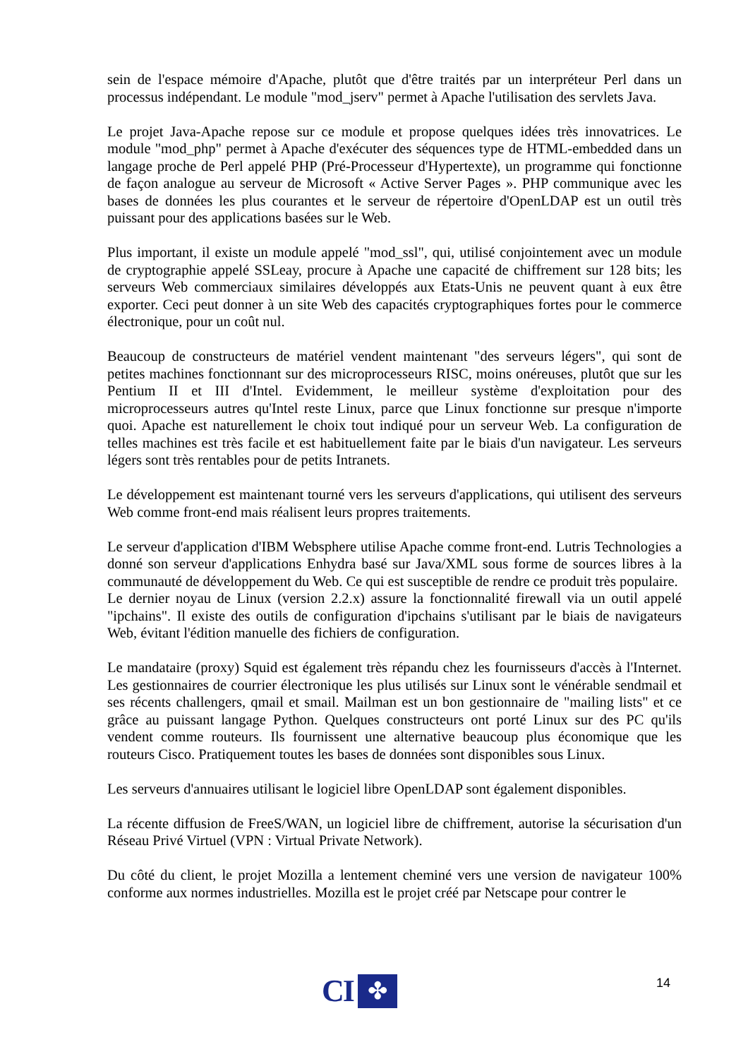sein de l'espace mémoire d'Apache, plutôt que d'être traités par un interpréteur Perl dans un processus indépendant. Le module "mod_jserv" permet à Apache l'utilisation des servlets Java.
Le projet Java-Apache repose sur ce module et propose quelques idées très innovatrices. Le module "mod_php" permet à Apache d'exécuter des séquences type de HTML-embedded dans un langage proche de Perl appelé PHP (Pré-Processeur d'Hypertexte), un programme qui fonctionne de façon analogue au serveur de Microsoft « Active Server Pages ». PHP communique avec les bases de données les plus courantes et le serveur de répertoire d'OpenLDAP est un outil très puissant pour des applications basées sur le Web.
Plus important, il existe un module appelé "mod_ssl", qui, utilisé conjointement avec un module de cryptographie appelé SSLeay, procure à Apache une capacité de chiffrement sur 128 bits; les serveurs Web commerciaux similaires développés aux Etats-Unis ne peuvent quant à eux être exporter. Ceci peut donner à un site Web des capacités cryptographiques fortes pour le commerce électronique, pour un coût nul.
Beaucoup de constructeurs de matériel vendent maintenant "des serveurs légers", qui sont de petites machines fonctionnant sur des microprocesseurs RISC, moins onéreuses, plutôt que sur les Pentium II et III d'Intel. Evidemment, le meilleur système d'exploitation pour des microprocesseurs autres qu'Intel reste Linux, parce que Linux fonctionne sur presque n'importe quoi. Apache est naturellement le choix tout indiqué pour un serveur Web. La configuration de telles machines est très facile et est habituellement faite par le biais d'un navigateur. Les serveurs légers sont très rentables pour de petits Intranets.
Le développement est maintenant tourné vers les serveurs d'applications, qui utilisent des serveurs Web comme front-end mais réalisent leurs propres traitements.
Le serveur d'application d'IBM Websphere utilise Apache comme front-end. Lutris Technologies a donné son serveur d'applications Enhydra basé sur Java/XML sous forme de sources libres à la communauté de développement du Web. Ce qui est susceptible de rendre ce produit très populaire.
Le dernier noyau de Linux (version 2.2.x) assure la fonctionnalité firewall via un outil appelé "ipchains". Il existe des outils de configuration d'ipchains s'utilisant par le biais de navigateurs Web, évitant l'édition manuelle des fichiers de configuration.
Le mandataire (proxy) Squid est également très répandu chez les fournisseurs d'accès à l'Internet. Les gestionnaires de courrier électronique les plus utilisés sur Linux sont le vénérable sendmail et ses récents challengers, qmail et smail. Mailman est un bon gestionnaire de "mailing lists" et ce grâce au puissant langage Python. Quelques constructeurs ont porté Linux sur des PC qu'ils vendent comme routeurs. Ils fournissent une alternative beaucoup plus économique que les routeurs Cisco. Pratiquement toutes les bases de données sont disponibles sous Linux.
Les serveurs d'annuaires utilisant le logiciel libre OpenLDAP sont également disponibles.
La récente diffusion de FreeS/WAN, un logiciel libre de chiffrement, autorise la sécurisation d'un Réseau Privé Virtuel (VPN : Virtual Private Network).
Du côté du client, le projet Mozilla a lentement cheminé vers une version de navigateur 100% conforme aux normes industrielles. Mozilla est le projet créé par Netscape pour contrer le
CI
✤
14